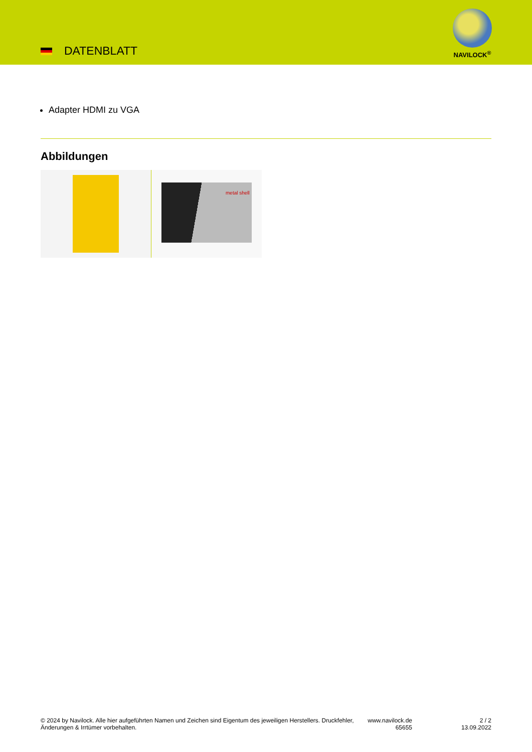DATENBLATT
NAVILOCK<sup>®</sup>
Adapter HDMI zu VGA
Abbildungen
metal shell
© 2024 by Navilock. Alle hier aufgeführten Namen und Zeichen sind Eigentum des jeweiligen Herstellers. Druckfehler, Änderungen & Irrtümer vorbehalten.
www.navilock.de
65655
2 / 2
13.09.2022